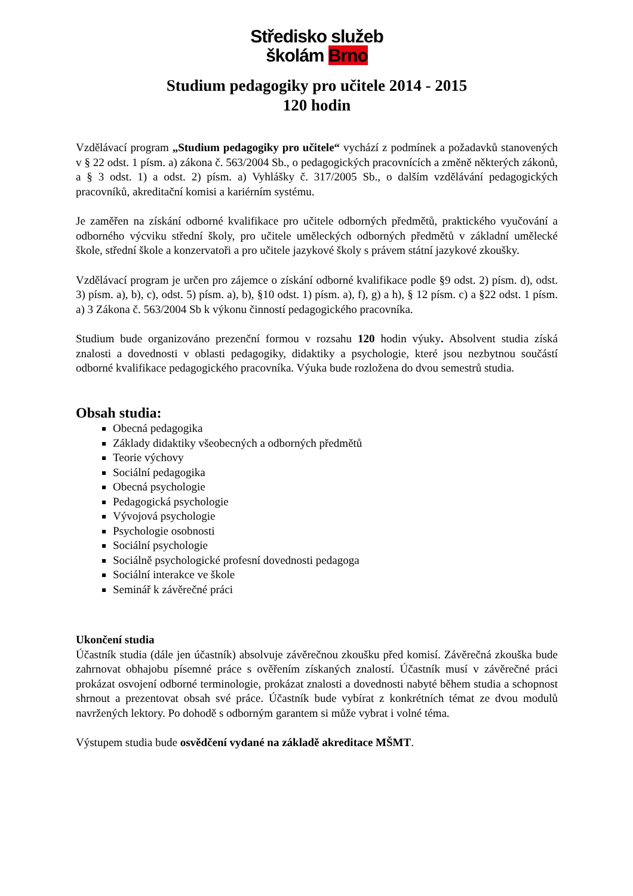Středisko služeb
školám Brno
Studium pedagogiky pro učitele 2014 - 2015
120 hodin
Vzdělávací program „Studium pedagogiky pro učitele“ vychází z podmínek a požadavků stanovených v § 22 odst. 1 písm. a) zákona č. 563/2004 Sb., o pedagogických pracovnících a změně některých zákonů, a § 3 odst. 1) a odst. 2) písm. a) Vyhlášky č. 317/2005 Sb., o dalším vzdělávání pedagogických pracovníků, akreditační komisi a kariérním systému.
Je zaměřen na získání odborné kvalifikace pro učitele odborných předmětů, praktického vyučování a odborného výcviku střední školy, pro učitele uměleckých odborných předmětů v základní umělecké škole, střední škole a konzervatoři a pro učitele jazykové školy s právem státní jazykové zkoušky.
Vzdělávací program je určen pro zájemce o získání odborné kvalifikace podle §9 odst. 2) písm. d), odst. 3) písm. a), b), c), odst. 5) písm. a), b), §10 odst. 1) písm. a), f), g) a h), § 12 písm. c) a §22 odst. 1 písm. a) 3 Zákona č. 563/2004 Sb k výkonu činností pedagogického pracovníka.
Studium bude organizováno prezenční formou v rozsahu 120 hodin výuky. Absolvent studia získá znalosti a dovednosti v oblasti pedagogiky, didaktiky a psychologie, které jsou nezbytnou součástí odborné kvalifikace pedagogického pracovníka. Výuka bude rozložena do dvou semestrů studia.
Obsah studia:
Obecná pedagogika
Základy didaktiky všeobecných a odborných předmětů
Teorie výchovy
Sociální pedagogika
Obecná psychologie
Pedagogická psychologie
Vývojová psychologie
Psychologie osobnosti
Sociální psychologie
Sociálně psychologické profesní dovednosti pedagoga
Sociální interakce ve škole
Seminář k závěrečné práci
Ukončení studia
Účastník studia (dále jen účastník) absolvuje závěrečnou zkoušku před komisí. Závěrečná zkouška bude zahrnovat obhajobu písemné práce s ověřením získaných znalostí. Účastník musí v závěrečné práci prokázat osvojení odborné terminologie, prokázat znalosti a dovednosti nabyté během studia a schopnost shrnout a prezentovat obsah své práce. Účastník bude vybírat z konkrétních témat ze dvou modulů navržených lektory. Po dohodě s odborným garantem si může vybrat i volné téma.
Výstupem studia bude osvědčení vydané na základě akreditace MŠMT.